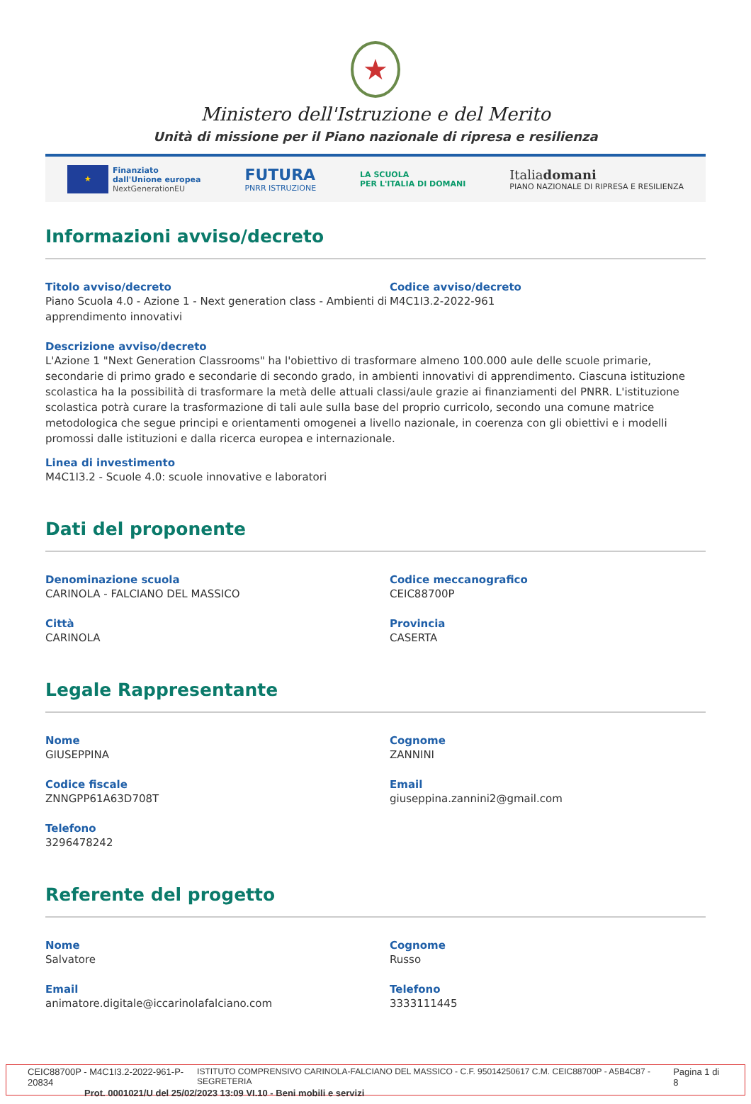★
Ministero dell'Istruzione e del Merito
Unità di missione per il Piano nazionale di ripresa e resilienza
★
Finanziato
dall'Unione europea
NextGenerationEU
FUTURA
PNRR ISTRUZIONE
LA SCUOLA
PER L'ITALIA DI DOMANI
Italiadomani
PIANO NAZIONALE DI RIPRESA E RESILIENZA
Informazioni avviso/decreto
Titolo avviso/decreto
Piano Scuola 4.0 - Azione 1 - Next generation class - Ambienti di apprendimento innovativi
Codice avviso/decreto
M4C1I3.2-2022-961
Descrizione avviso/decreto
L'Azione 1 "Next Generation Classrooms" ha l'obiettivo di trasformare almeno 100.000 aule delle scuole primarie, secondarie di primo grado e secondarie di secondo grado, in ambienti innovativi di apprendimento. Ciascuna istituzione scolastica ha la possibilità di trasformare la metà delle attuali classi/aule grazie ai finanziamenti del PNRR. L'istituzione scolastica potrà curare la trasformazione di tali aule sulla base del proprio curricolo, secondo una comune matrice metodologica che segue principi e orientamenti omogenei a livello nazionale, in coerenza con gli obiettivi e i modelli promossi dalle istituzioni e dalla ricerca europea e internazionale.
Linea di investimento
M4C1I3.2 - Scuole 4.0: scuole innovative e laboratori
Dati del proponente
Denominazione scuola
CARINOLA - FALCIANO DEL MASSICO
Codice meccanografico
CEIC88700P
Città
CARINOLA
Provincia
CASERTA
Legale Rappresentante
Nome
GIUSEPPINA
Cognome
ZANNINI
Codice fiscale
ZNNGPP61A63D708T
Email
giuseppina.zannini2@gmail.com
Telefono
3296478242
Referente del progetto
Nome
Salvatore
Cognome
Russo
Email
animatore.digitale@iccarinolafalciano.com
Telefono
3333111445
CEIC88700P - M4C1I3.2-2022-961-P-20834 ISTITUTO COMPRENSIVO CARINOLA-FALCIANO DEL MASSICO - C.F. 95014250617 C.M. CEIC88700P - A5B4C87 - SEGRETERIA Pagina 1 di 8
Prot. 0001021/U del 25/02/2023 13:09 VI.10 - Beni mobili e servizi